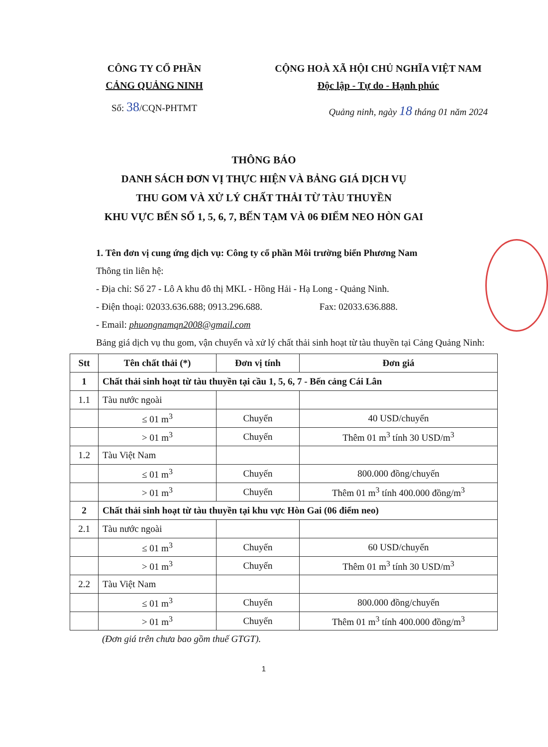CÔNG TY CỔ PHẦN
CẢNG QUẢNG NINH
Số: 38/CQN-PHTMT
CỘNG HOÀ XÃ HỘI CHỦ NGHĨA VIỆT NAM
Độc lập - Tự do - Hạnh phúc
Quảng ninh, ngày 18 tháng 01 năm 2024
THÔNG BÁO
DANH SÁCH ĐƠN VỊ THỰC HIỆN VÀ BẢNG GIÁ DỊCH VỤ
THU GOM VÀ XỬ LÝ CHẤT THẢI TỪ TÀU THUYỀN
KHU VỰC BẾN SỐ 1, 5, 6, 7, BẾN TẠM VÀ 06 ĐIỂM NEO HÒN GAI
1. Tên đơn vị cung ứng dịch vụ: Công ty cổ phần Môi trường biển Phương Nam
Thông tin liên hệ:
- Địa chỉ: Số 27 - Lô A khu đô thị MKL - Hồng Hải - Hạ Long - Quảng Ninh.
- Điện thoại: 02033.636.688; 0913.296.688. Fax: 02033.636.888.
- Email: phuongnamqn2008@gmail.com
Bảng giá dịch vụ thu gom, vận chuyển và xử lý chất thải sinh hoạt từ tàu thuyền tại Cảng Quảng Ninh:
| Stt | Tên chất thải (*) | Đơn vị tính | Đơn giá |
| --- | --- | --- | --- |
| 1 | Chất thải sinh hoạt từ tàu thuyền tại cầu 1, 5, 6, 7 - Bến cảng Cái Lân | | |
| 1.1 | Tàu nước ngoài | | |
| | ≤ 01 m<sup>3</sup> | Chuyến | 40 USD/chuyến |
| | > 01 m<sup>3</sup> | Chuyến | Thêm 01 m<sup>3</sup> tính 30 USD/m<sup>3</sup> |
| 1.2 | Tàu Việt Nam | | |
| | ≤ 01 m<sup>3</sup> | Chuyến | 800.000 đồng/chuyến |
| | > 01 m<sup>3</sup> | Chuyến | Thêm 01 m<sup>3</sup> tính 400.000 đồng/m<sup>3</sup> |
| 2 | Chất thải sinh hoạt từ tàu thuyền tại khu vực Hòn Gai (06 điểm neo) | | |
| 2.1 | Tàu nước ngoài | | |
| | ≤ 01 m<sup>3</sup> | Chuyến | 60 USD/chuyến |
| | > 01 m<sup>3</sup> | Chuyến | Thêm 01 m<sup>3</sup> tính 30 USD/m<sup>3</sup> |
| 2.2 | Tàu Việt Nam | | |
| | ≤ 01 m<sup>3</sup> | Chuyến | 800.000 đồng/chuyến |
| | > 01 m<sup>3</sup> | Chuyến | Thêm 01 m<sup>3</sup> tính 400.000 đồng/m<sup>3</sup> |
(Đơn giá trên chưa bao gồm thuế GTGT).
1